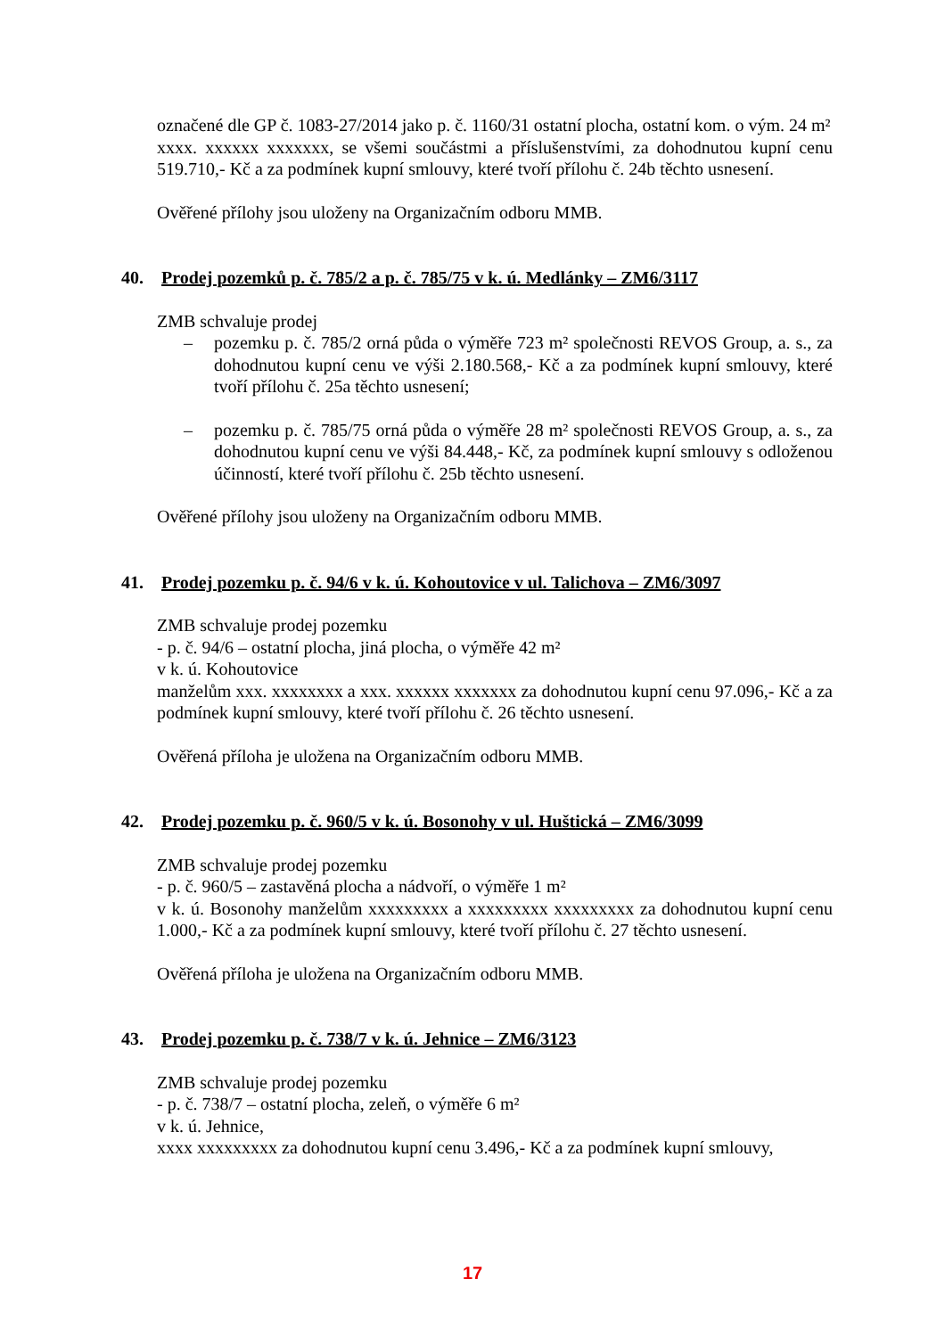označené dle GP č. 1083-27/2014 jako p. č. 1160/31 ostatní plocha, ostatní kom. o vým. 24 m²
xxxx. xxxxxx xxxxxxx, se všemi součástmi a příslušenstvími, za dohodnutou kupní cenu 519.710,- Kč a za podmínek kupní smlouvy, které tvoří přílohu č. 24b těchto usnesení.
Ověřené přílohy jsou uloženy na Organizačním odboru MMB.
40. Prodej pozemků p. č. 785/2 a p. č. 785/75 v k. ú. Medlánky – ZM6/3117
ZMB schvaluje prodej
– pozemku p. č. 785/2 orná půda o výměře 723 m² společnosti REVOS Group, a. s., za dohodnutou kupní cenu ve výši 2.180.568,- Kč a za podmínek kupní smlouvy, které tvoří přílohu č. 25a těchto usnesení;
– pozemku p. č. 785/75 orná půda o výměře 28 m² společnosti REVOS Group, a. s., za dohodnutou kupní cenu ve výši 84.448,- Kč, za podmínek kupní smlouvy s odloženou účinností, které tvoří přílohu č. 25b těchto usnesení.
Ověřené přílohy jsou uloženy na Organizačním odboru MMB.
41. Prodej pozemku p. č. 94/6 v k. ú. Kohoutovice v ul. Talichova – ZM6/3097
ZMB schvaluje prodej pozemku
- p. č. 94/6 – ostatní plocha, jiná plocha, o výměře 42 m²
v k. ú. Kohoutovice
manželům xxx. xxxxxxxx a xxx. xxxxxx xxxxxxx za dohodnutou kupní cenu 97.096,- Kč a za podmínek kupní smlouvy, které tvoří přílohu č. 26 těchto usnesení.
Ověřená příloha je uložena na Organizačním odboru MMB.
42. Prodej pozemku p. č. 960/5 v k. ú. Bosonohy v ul. Huštická – ZM6/3099
ZMB schvaluje prodej pozemku
- p. č. 960/5 – zastavěná plocha a nádvoří, o výměře 1 m²
v k. ú. Bosonohy manželům xxxxxxxxx a xxxxxxxxx xxxxxxxxx za dohodnutou kupní cenu 1.000,- Kč a za podmínek kupní smlouvy, které tvoří přílohu č. 27 těchto usnesení.
Ověřená příloha je uložena na Organizačním odboru MMB.
43. Prodej pozemku p. č. 738/7 v k. ú. Jehnice – ZM6/3123
ZMB schvaluje prodej pozemku
- p. č. 738/7 – ostatní plocha, zeleň, o výměře 6 m²
v k. ú. Jehnice,
xxxx xxxxxxxxx za dohodnutou kupní cenu 3.496,- Kč a za podmínek kupní smlouvy,
17